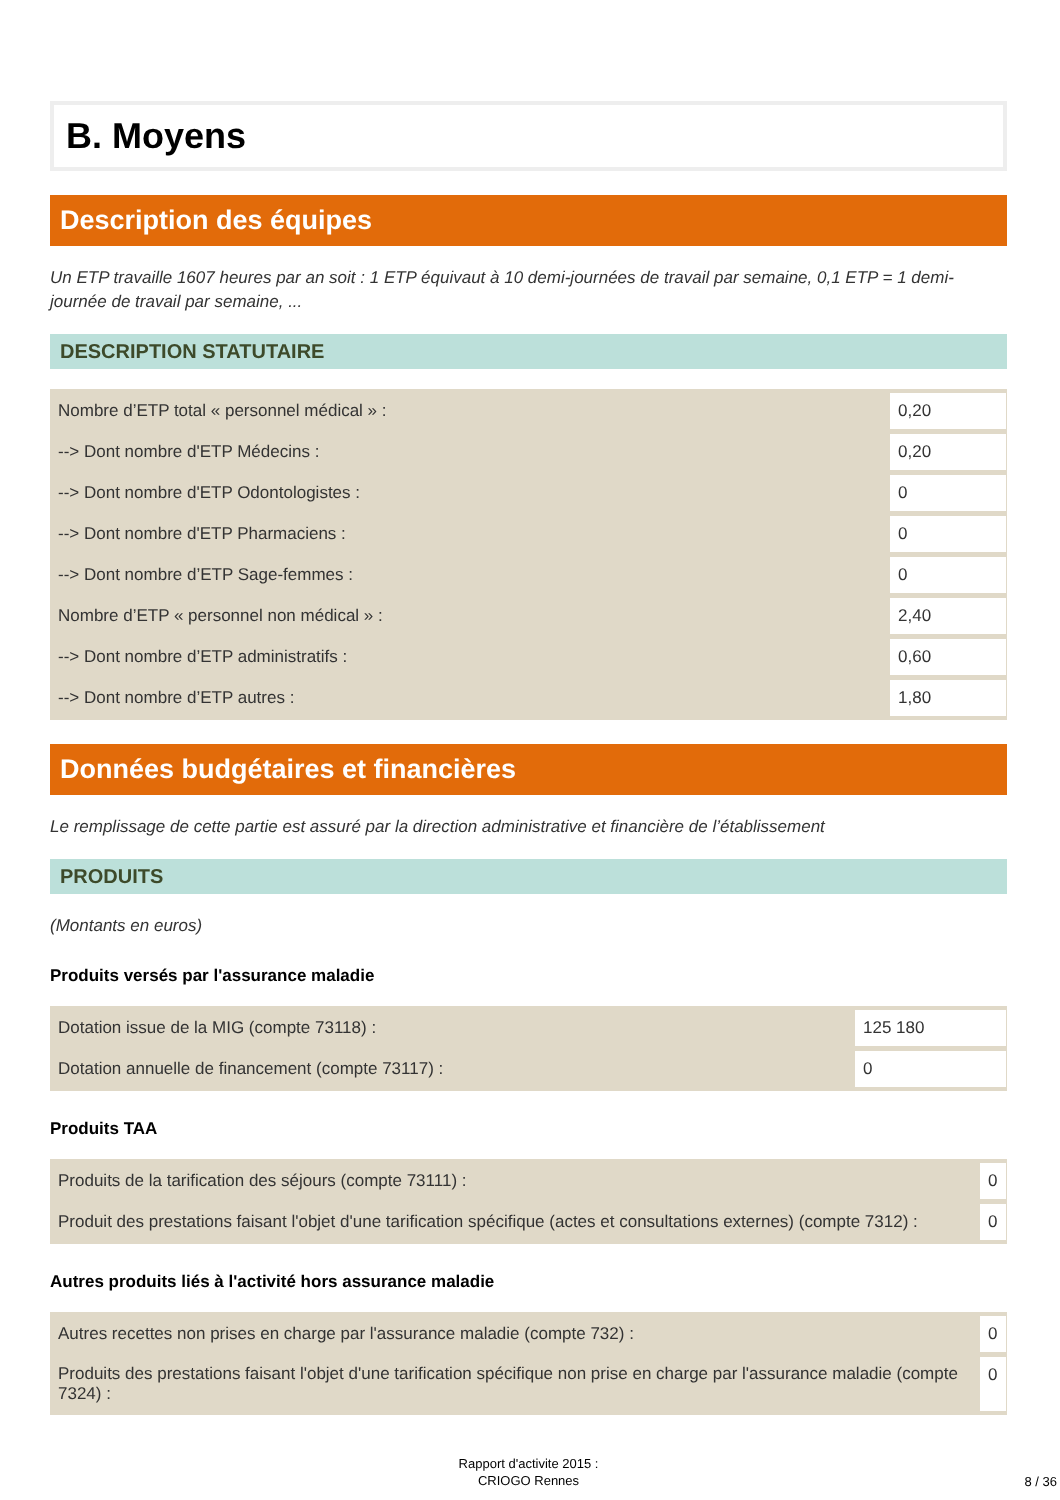B. Moyens
Description des équipes
Un ETP travaille 1607 heures par an soit : 1 ETP équivaut à 10 demi-journées de travail par semaine, 0,1 ETP = 1 demi-journée de travail par semaine, ...
DESCRIPTION STATUTAIRE
| Nombre d’ETP total « personnel médical » : | 0,20 |
| --> Dont nombre d'ETP Médecins : | 0,20 |
| --> Dont nombre d'ETP Odontologistes : | 0 |
| --> Dont nombre d'ETP Pharmaciens : | 0 |
| --> Dont nombre d’ETP Sage-femmes : | 0 |
| Nombre d’ETP « personnel non médical » : | 2,40 |
| --> Dont nombre d’ETP administratifs : | 0,60 |
| --> Dont nombre d’ETP autres : | 1,80 |
Données budgétaires et financières
Le remplissage de cette partie est assuré par la direction administrative et financière de l’établissement
PRODUITS
(Montants en euros)
Produits versés par l'assurance maladie
| Dotation issue de la MIG (compte 73118) : | 125 180 |
| Dotation annuelle de financement (compte 73117) : | 0 |
Produits TAA
| Produits de la tarification des séjours (compte 73111) : | 0 |
| Produit des prestations faisant l'objet d'une tarification spécifique (actes et consultations externes) (compte 7312) : | 0 |
Autres produits liés à l'activité hors assurance maladie
| Autres recettes non prises en charge par l'assurance maladie (compte 732) : | 0 |
| Produits des prestations faisant l'objet d'une tarification spécifique non prise en charge par l'assurance maladie (compte 7324) : | 0 |
Rapport d'activite 2015 :
CRIOGO Rennes
8 / 36